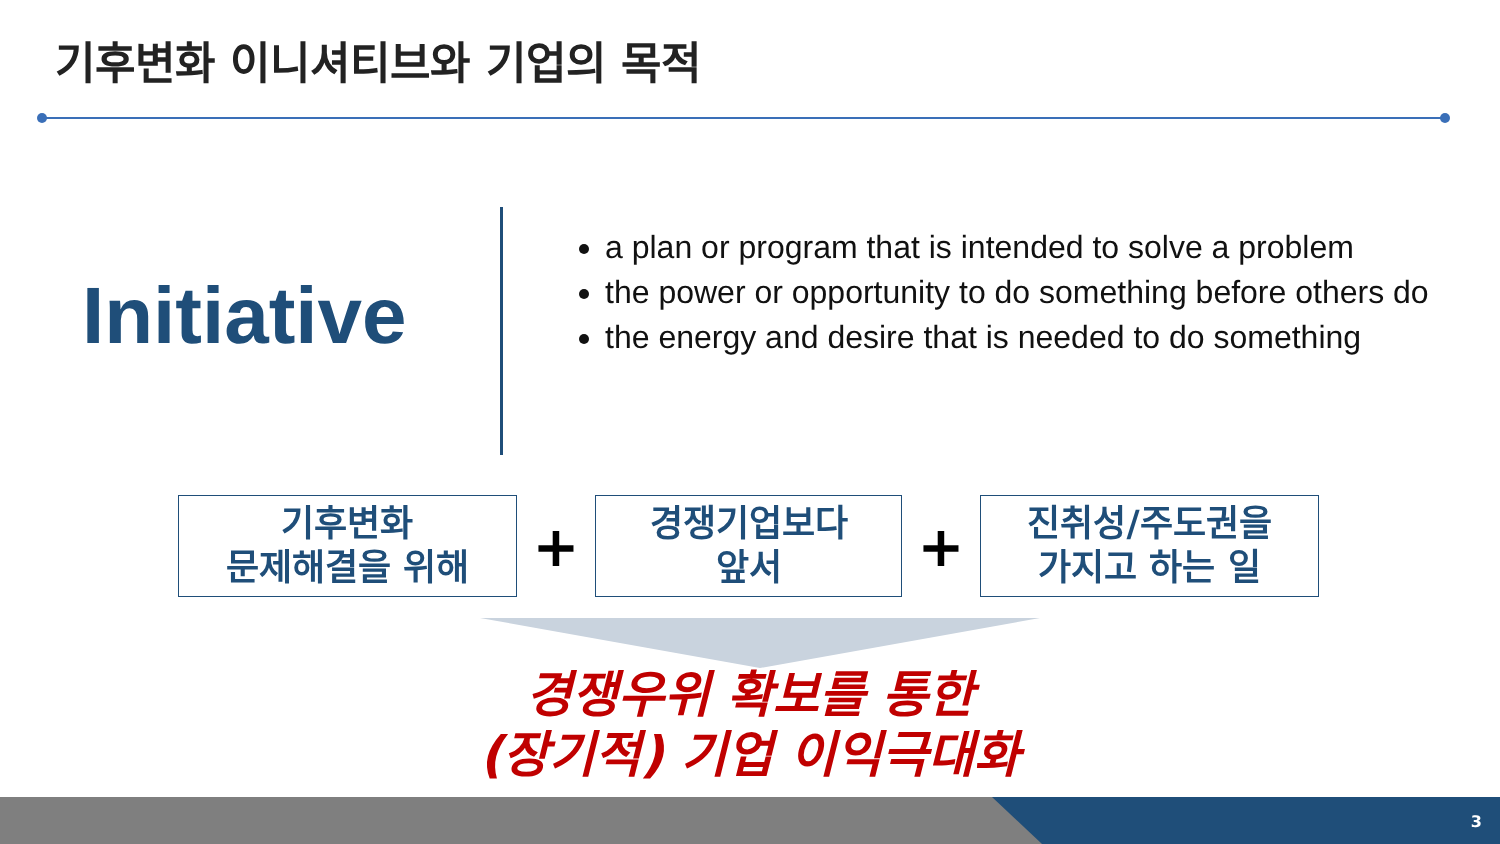기후변화 이니셔티브와 기업의 목적
Initiative
a plan or program that is intended to solve a problem
the power or opportunity to do something before others do
the energy and desire that is needed to do something
기후변화
문제해결을 위해
+
경쟁기업보다
앞서
+
진취성/주도권을
가지고 하는 일
경쟁우위 확보를 통한
(장기적) 기업 이익극대화
3